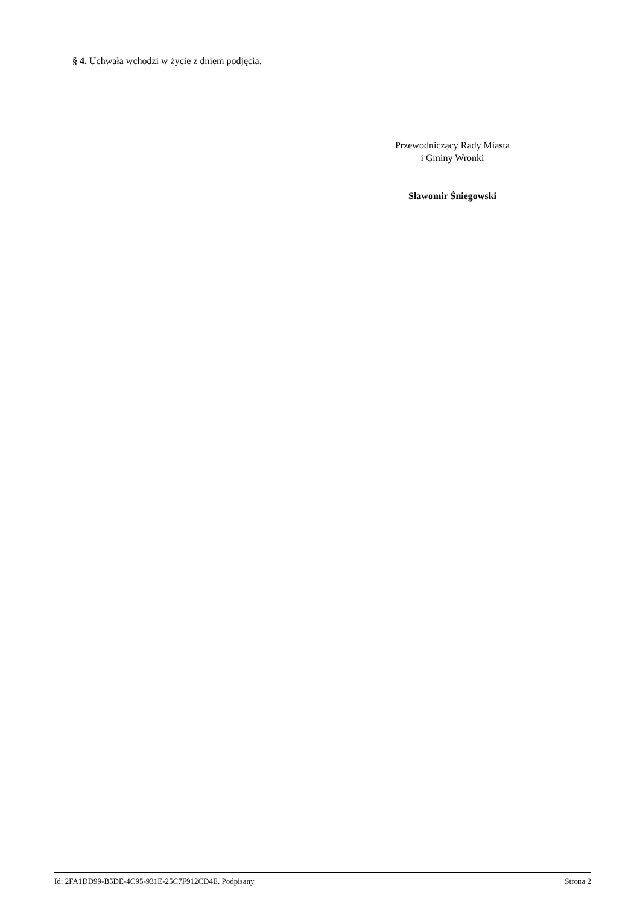§ 4. Uchwała wchodzi w życie z dniem podjęcia.
Przewodniczący Rady Miasta
i Gminy Wronki
Sławomir Śniegowski
Id: 2FA1DD99-B5DE-4C95-931E-25C7F912CD4E. Podpisany Strona 2